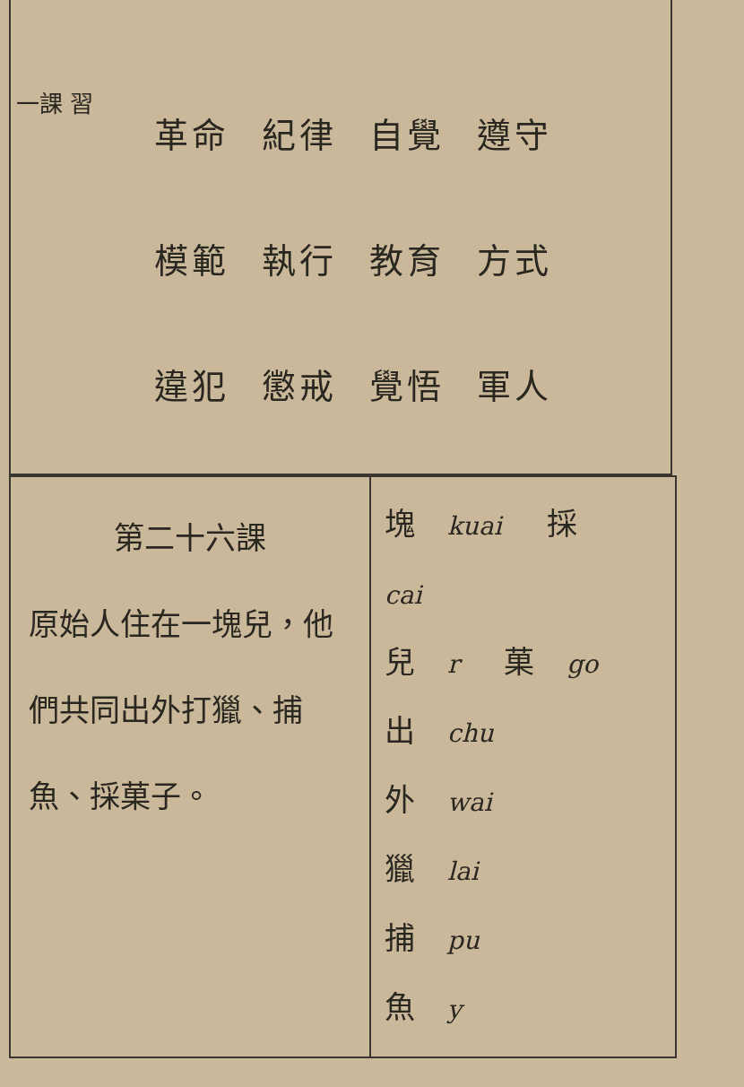一課 習
革命 紀律 自覺 遵守
模範 執行 教育 方式
違犯 懲戒 覺悟 軍人
| 第二十六課 原始人住在一塊兒，他們共同出外打獵、捕魚、採菓子。 | 塊 kuai 採 cai 兒 r 菓 go 出 chu 外 wai 獵 lai 捕 pu 魚 y |